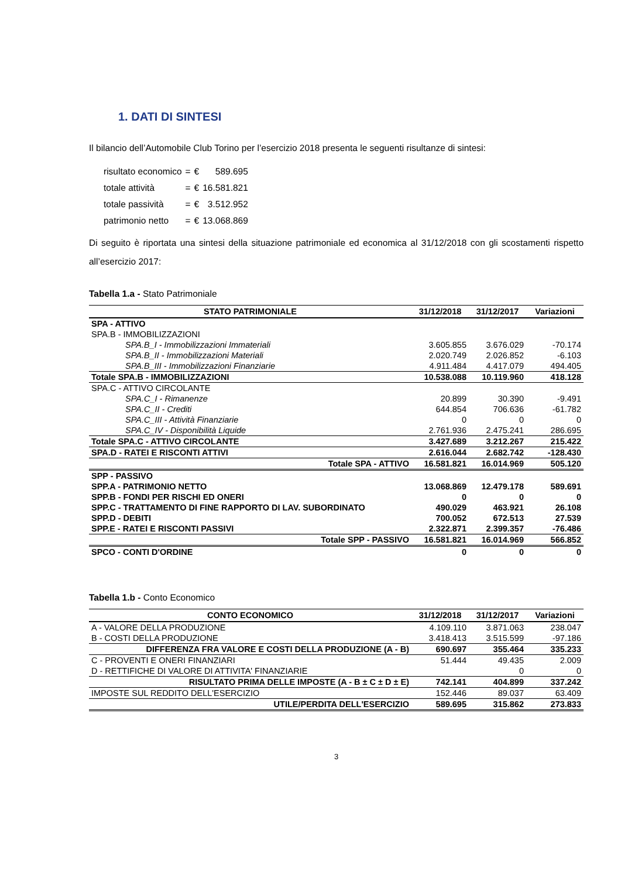1. DATI DI SINTESI
Il bilancio dell’Automobile Club Torino per l’esercizio 2018 presenta le seguenti risultanze di sintesi:
| risultato economico | = | € | 589.695 |
| totale attività | = | € | 16.581.821 |
| totale passività | = | € | 3.512.952 |
| patrimonio netto | = | € | 13.068.869 |
Di seguito è riportata una sintesi della situazione patrimoniale ed economica al 31/12/2018 con gli scostamenti rispetto all’esercizio 2017:
Tabella 1.a - Stato Patrimoniale
| STATO PATRIMONIALE | 31/12/2018 | 31/12/2017 | Variazioni |
| --- | --- | --- | --- |
| SPA - ATTIVO | | | |
| SPA.B - IMMOBILIZZAZIONI | | | |
| SPA.B_I - Immobilizzazioni Immateriali | 3.605.855 | 3.676.029 | -70.174 |
| SPA.B_II - Immobilizzazioni Materiali | 2.020.749 | 2.026.852 | -6.103 |
| SPA.B_III - Immobilizzazioni Finanziarie | 4.911.484 | 4.417.079 | 494.405 |
| Totale SPA.B - IMMOBILIZZAZIONI | 10.538.088 | 10.119.960 | 418.128 |
| SPA.C - ATTIVO CIRCOLANTE | | | |
| SPA.C_I - Rimanenze | 20.899 | 30.390 | -9.491 |
| SPA.C_II - Crediti | 644.854 | 706.636 | -61.782 |
| SPA.C_III - Attività Finanziarie | 0 | 0 | 0 |
| SPA.C_IV - Disponibilità Liquide | 2.761.936 | 2.475.241 | 286.695 |
| Totale SPA.C - ATTIVO CIRCOLANTE | 3.427.689 | 3.212.267 | 215.422 |
| SPA.D - RATEI E RISCONTI ATTIVI | 2.616.044 | 2.682.742 | -128.430 |
| Totale SPA - ATTIVO | 16.581.821 | 16.014.969 | 505.120 |
| SPP - PASSIVO | | | |
| SPP.A - PATRIMONIO NETTO | 13.068.869 | 12.479.178 | 589.691 |
| SPP.B - FONDI PER RISCHI ED ONERI | 0 | 0 | 0 |
| SPP.C - TRATTAMENTO DI FINE RAPPORTO DI LAV. SUBORDINATO | 490.029 | 463.921 | 26.108 |
| SPP.D - DEBITI | 700.052 | 672.513 | 27.539 |
| SPP.E - RATEI E RISCONTI PASSIVI | 2.322.871 | 2.399.357 | -76.486 |
| Totale SPP - PASSIVO | 16.581.821 | 16.014.969 | 566.852 |
| SPCO - CONTI D'ORDINE | 0 | 0 | 0 |
Tabella 1.b - Conto Economico
| CONTO ECONOMICO | 31/12/2018 | 31/12/2017 | Variazioni |
| --- | --- | --- | --- |
| A - VALORE DELLA PRODUZIONE | 4.109.110 | 3.871.063 | 238.047 |
| B - COSTI DELLA PRODUZIONE | 3.418.413 | 3.515.599 | -97.186 |
| DIFFERENZA FRA VALORE E COSTI DELLA PRODUZIONE (A - B) | 690.697 | 355.464 | 335.233 |
| C - PROVENTI E ONERI FINANZIARI | 51.444 | 49.435 | 2.009 |
| D - RETTIFICHE DI VALORE DI ATTIVITA' FINANZIARIE | | 0 | 0 |
| RISULTATO PRIMA DELLE IMPOSTE (A - B ± C ± D ± E) | 742.141 | 404.899 | 337.242 |
| IMPOSTE SUL REDDITO DELL'ESERCIZIO | 152.446 | 89.037 | 63.409 |
| UTILE/PERDITA DELL'ESERCIZIO | 589.695 | 315.862 | 273.833 |
3